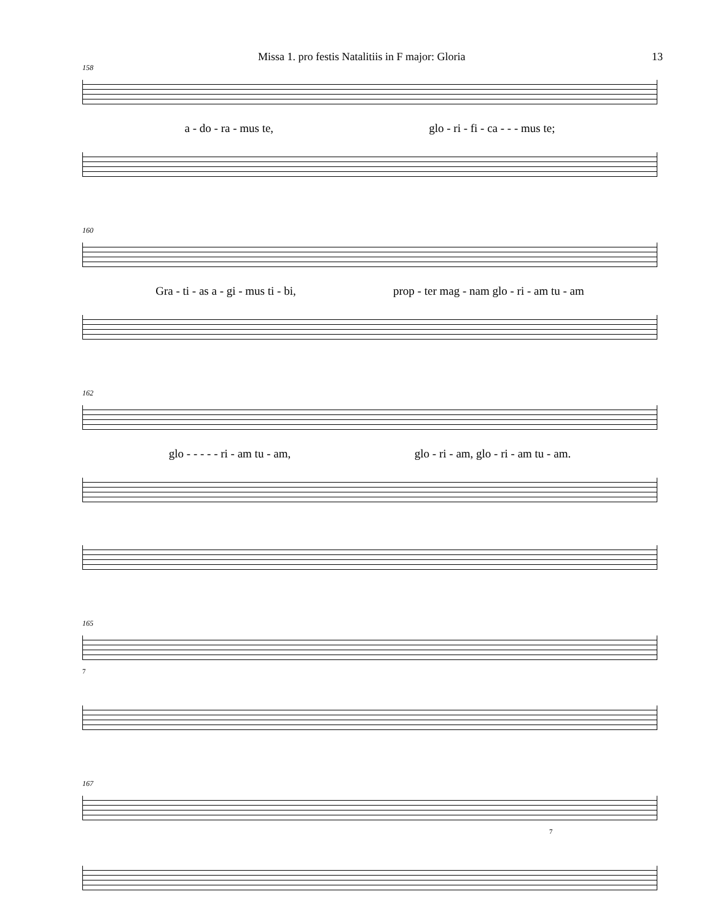Missa 1. pro festis Natalitiis in F major: Gloria 13
158
a - do - ra - mus te, glo - ri - fi - ca - - - mus te;
160
Gra - ti - as a - gi - mus ti - bi, prop - ter mag - nam glo - ri - am tu - am
162
glo - - - - - ri - am tu - am, glo - ri - am, glo - ri - am tu - am.
165
7
167
7